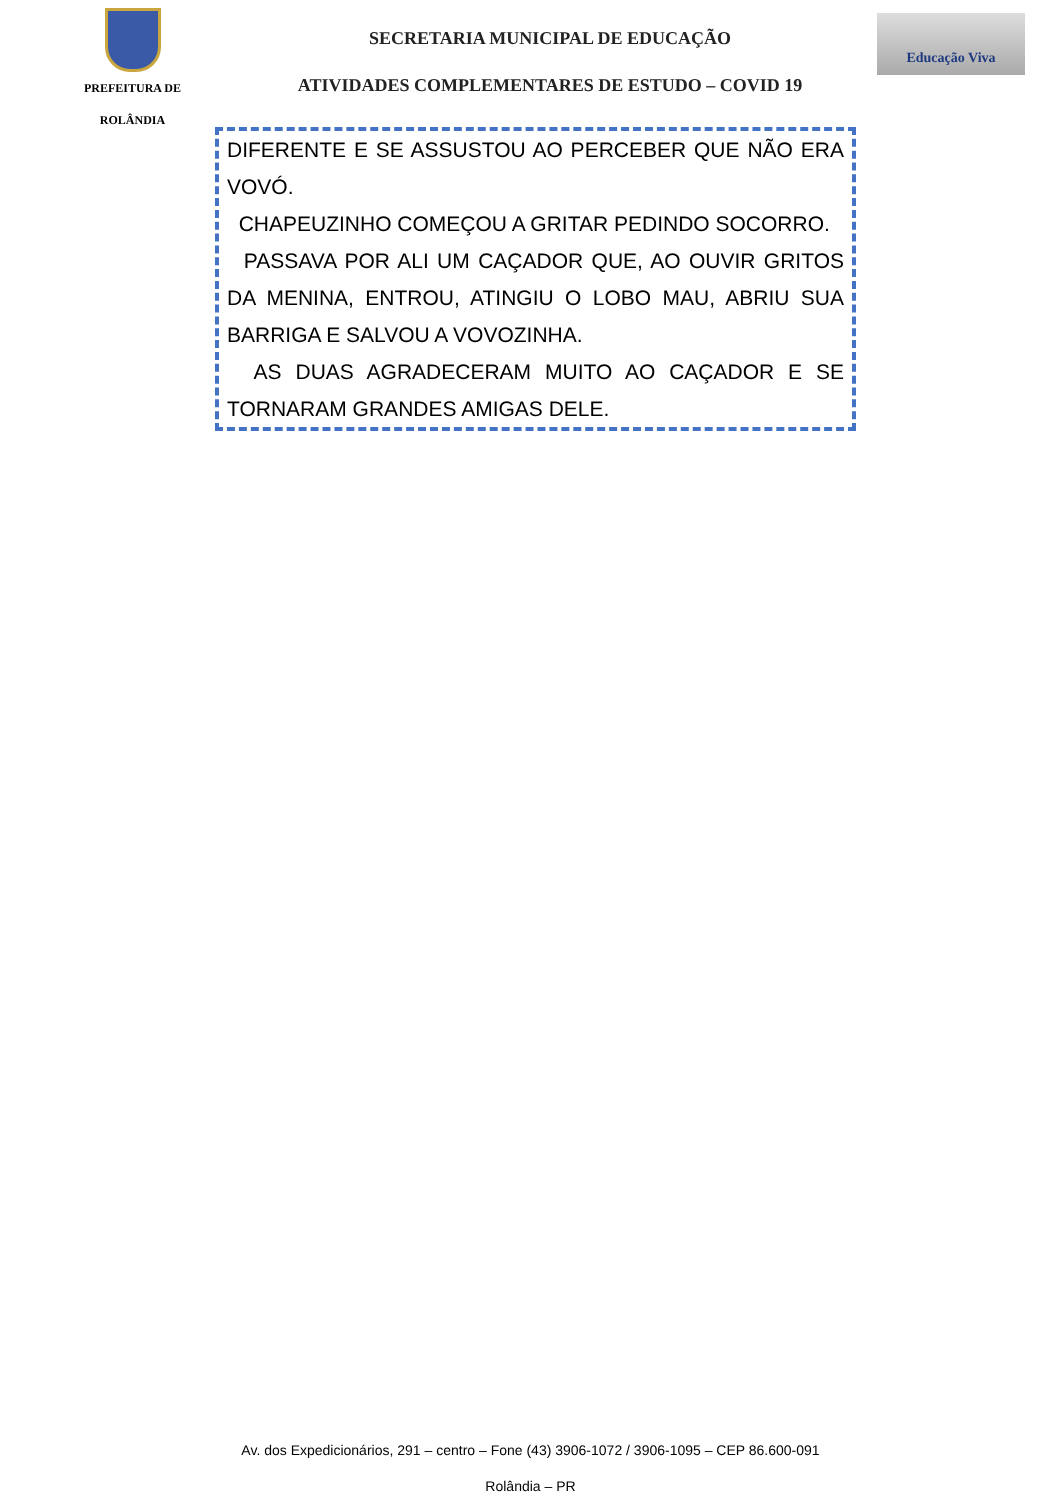PREFEITURA DE
ROLÂNDIA
SECRETARIA MUNICIPAL DE EDUCAÇÃO
ATIVIDADES COMPLEMENTARES DE ESTUDO – COVID 19
Educação Viva
DIFERENTE E SE ASSUSTOU AO PERCEBER QUE NÃO ERA VOVÓ.
CHAPEUZINHO COMEÇOU A GRITAR PEDINDO SOCORRO.
PASSAVA POR ALI UM CAÇADOR QUE, AO OUVIR GRITOS DA MENINA, ENTROU, ATINGIU O LOBO MAU, ABRIU SUA BARRIGA E SALVOU A VOVOZINHA.
AS DUAS AGRADECERAM MUITO AO CAÇADOR E SE TORNARAM GRANDES AMIGAS DELE.
Av. dos Expedicionários, 291 – centro – Fone (43) 3906-1072 / 3906-1095 – CEP 86.600-091
Rolândia – PR